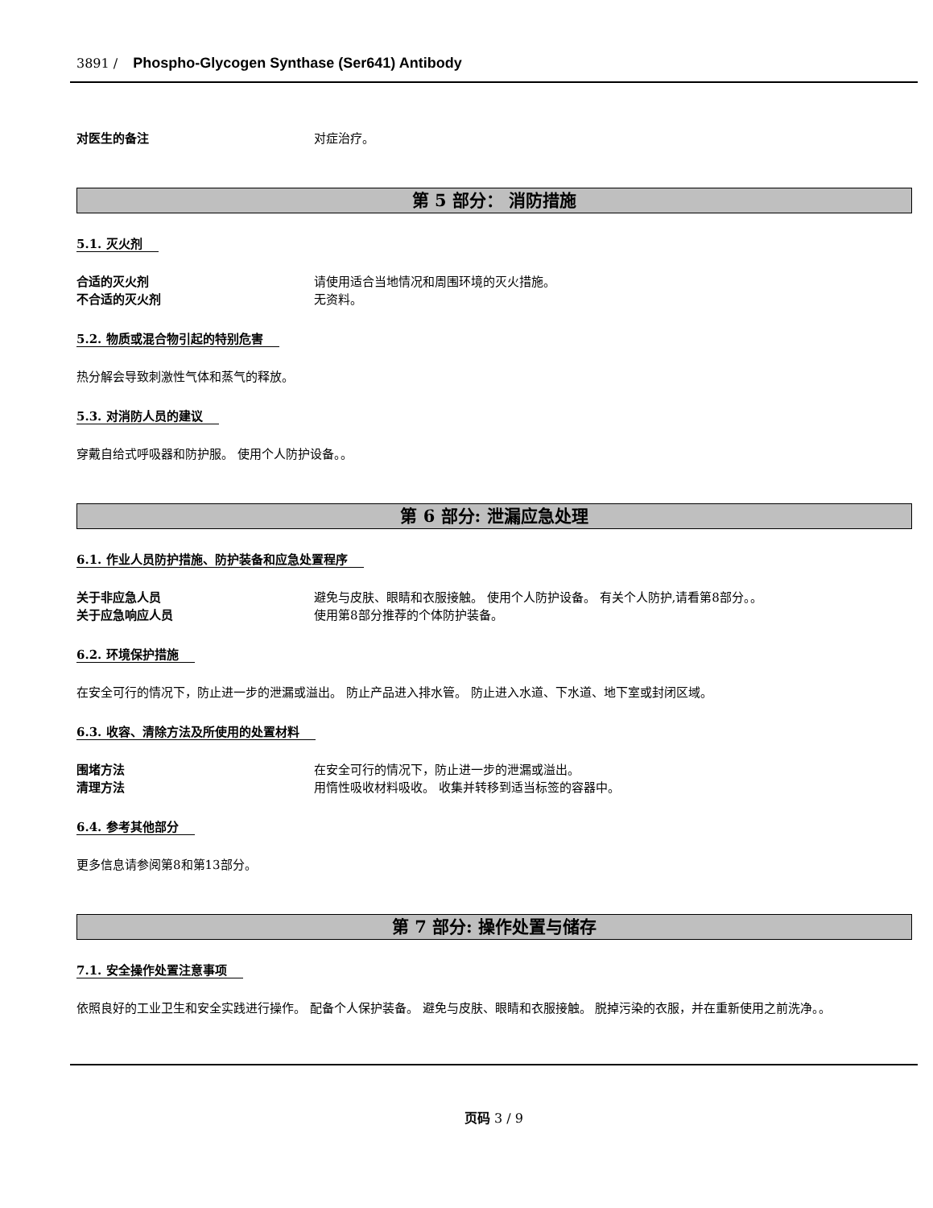3891 / Phospho-Glycogen Synthase (Ser641) Antibody
对医生的备注 对症治疗。
第 5 部分： 消防措施
5.1. 灭火剂
合适的灭火剂 请使用适合当地情况和周围环境的灭火措施。
不合适的灭火剂 无资料。
5.2. 物质或混合物引起的特别危害
热分解会导致刺激性气体和蒸气的释放。
5.3. 对消防人员的建议
穿戴自给式呼吸器和防护服。 使用个人防护设备。。
第 6 部分: 泄漏应急处理
6.1. 作业人员防护措施、防护装备和应急处置程序
关于非应急人员 避免与皮肤、眼睛和衣服接触。 使用个人防护设备。 有关个人防护,请看第8部分。。
关于应急响应人员 使用第8部分推荐的个体防护装备。
6.2. 环境保护措施
在安全可行的情况下，防止进一步的泄漏或溢出。 防止产品进入排水管。 防止进入水道、下水道、地下室或封闭区域。
6.3. 收容、清除方法及所使用的处置材料
围堵方法 在安全可行的情况下，防止进一步的泄漏或溢出。
清理方法 用惰性吸收材料吸收。 收集并转移到适当标签的容器中。
6.4. 参考其他部分
更多信息请参阅第8和第13部分。
第 7 部分: 操作处置与储存
7.1. 安全操作处置注意事项
依照良好的工业卫生和安全实践进行操作。 配备个人保护装备。 避免与皮肤、眼睛和衣服接触。 脱掉污染的衣服，并在重新使用之前洗净。。
页码 3 / 9